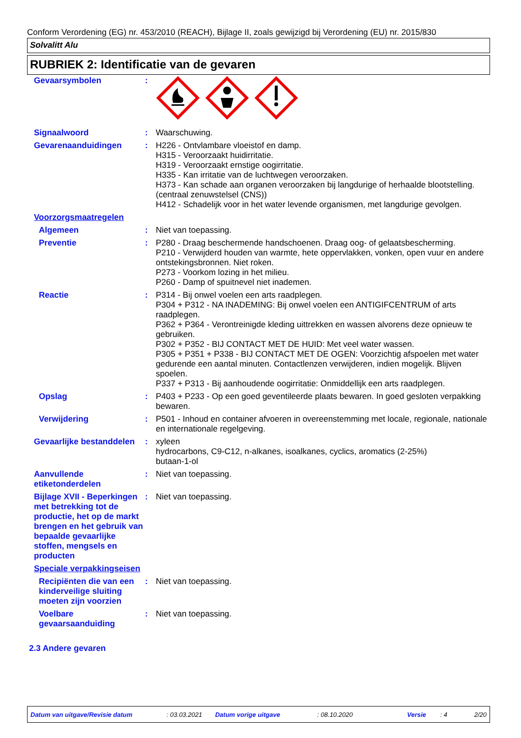Conform Verordening (EG) nr. 453/2010 (REACH), Bijlage II, zoals gewijzigd bij Verordening (EU) nr. 2015/830
Solvalitt Alu
RUBRIEK 2: Identificatie van de gevaren
Gevaarsymbolen :
Signaalwoord : Waarschuwing.
Gevarenaanduidingen : H226 - Ontvlambare vloeistof en damp.
H315 - Veroorzaakt huidirritatie.
H319 - Veroorzaakt ernstige oogirritatie.
H335 - Kan irritatie van de luchtwegen veroorzaken.
H373 - Kan schade aan organen veroorzaken bij langdurige of herhaalde blootstelling. (centraal zenuwstelsel (CNS))
H412 - Schadelijk voor in het water levende organismen, met langdurige gevolgen.
Voorzorgsmaatregelen
Algemeen : Niet van toepassing.
Preventie : P280 - Draag beschermende handschoenen. Draag oog- of gelaatsbescherming.
P210 - Verwijderd houden van warmte, hete oppervlakken, vonken, open vuur en andere ontstekingsbronnen. Niet roken.
P273 - Voorkom lozing in het milieu.
P260 - Damp of spuitnevel niet inademen.
Reactie : P314 - Bij onwel voelen een arts raadplegen.
P304 + P312 - NA INADEMING: Bij onwel voelen een ANTIGIFCENTRUM of arts raadplegen.
P362 + P364 - Verontreinigde kleding uittrekken en wassen alvorens deze opnieuw te gebruiken.
P302 + P352 - BIJ CONTACT MET DE HUID: Met veel water wassen.
P305 + P351 + P338 - BIJ CONTACT MET DE OGEN: Voorzichtig afspoelen met water gedurende een aantal minuten. Contactlenzen verwijderen, indien mogelijk. Blijven spoelen.
P337 + P313 - Bij aanhoudende oogirritatie: Onmiddellijk een arts raadplegen.
Opslag : P403 + P233 - Op een goed geventileerde plaats bewaren. In goed gesloten verpakking bewaren.
Verwijdering : P501 - Inhoud en container afvoeren in overeenstemming met locale, regionale, nationale en internationale regelgeving.
Gevaarlijke bestanddelen
: xyleen
hydrocarbons, C9-C12, n-alkanes, isoalkanes, cyclics, aromatics (2-25%)
butaan-1-ol
Aanvullende etiketonderdelen
: Niet van toepassing.
Bijlage XVII - Beperkingen met betrekking tot de productie, het op de markt brengen en het gebruik van bepaalde gevaarlijke stoffen, mengsels en producten
: Niet van toepassing.
Speciale verpakkingseisen
Recipiënten die van een kinderveilige sluiting moeten zijn voorzien
: Niet van toepassing.
Voelbare gevaarsaanduiding
: Niet van toepassing.
2.3 Andere gevaren
Datum van uitgave/Revisie datum: 03.03.2021 Datum vorige uitgave: 08.10.2020 Versie: 4 2/20